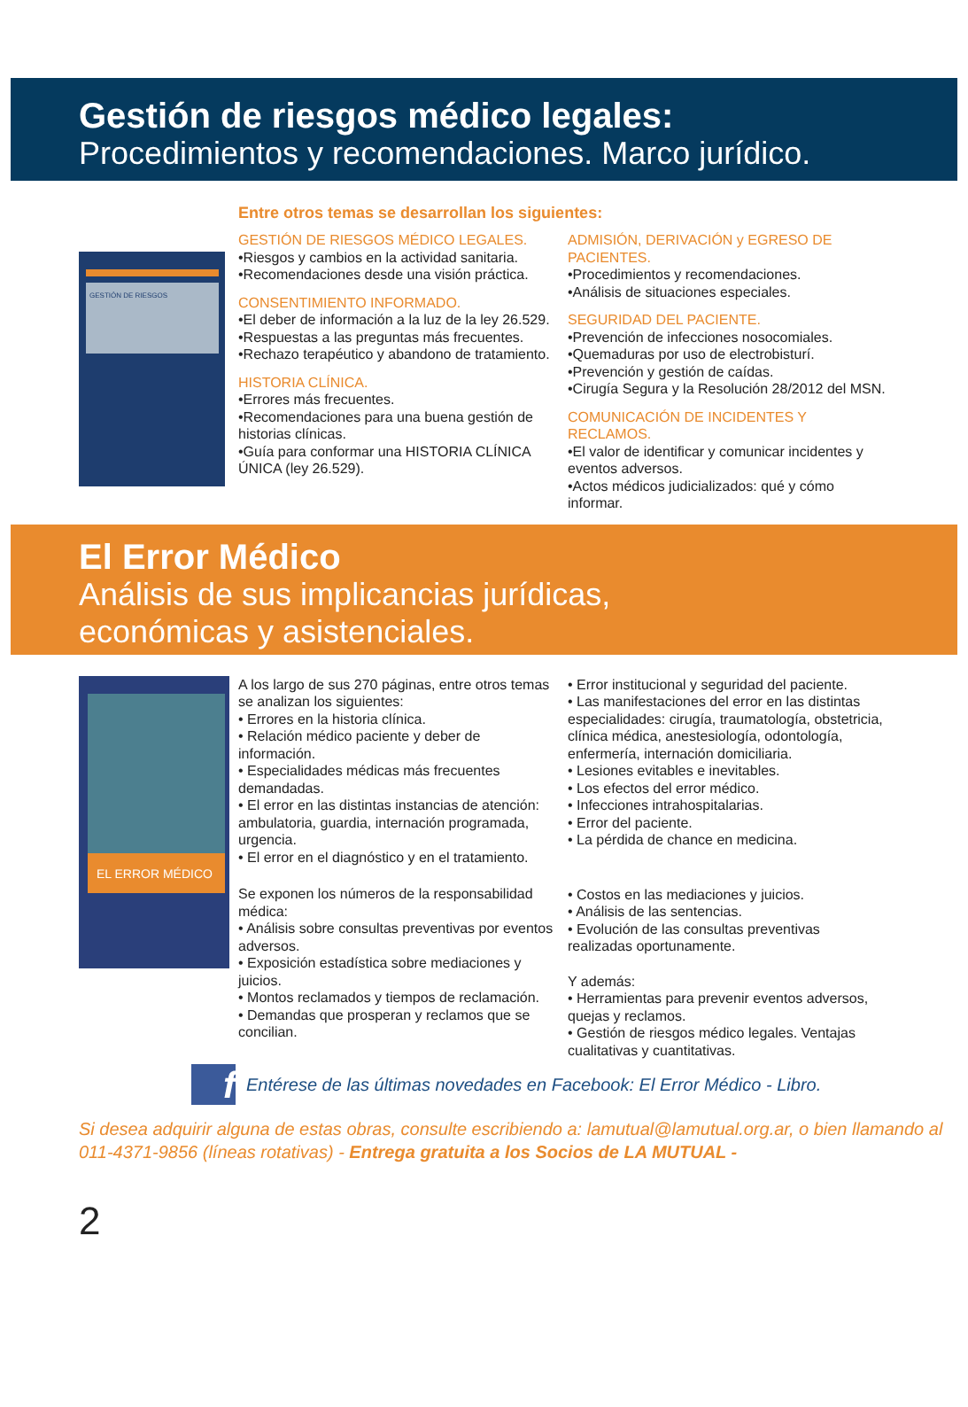Gestión de riesgos médico legales:
Procedimientos y recomendaciones. Marco jurídico.
GESTIÓN DE RIESGOS
Entre otros temas se desarrollan los siguientes:
GESTIÓN DE RIESGOS MÉDICO LEGALES.
•Riesgos y cambios en la actividad sanitaria.
•Recomendaciones desde una visión práctica.
CONSENTIMIENTO INFORMADO.
•El deber de información a la luz de la ley 26.529.
•Respuestas a las preguntas más frecuentes.
•Rechazo terapéutico y abandono de tratamiento.
HISTORIA CLÍNICA.
•Errores más frecuentes.
•Recomendaciones para una buena gestión de historias clínicas.
•Guía para conformar una HISTORIA CLÍNICA ÚNICA (ley 26.529).
ADMISIÓN, DERIVACIÓN y EGRESO DE PACIENTES.
•Procedimientos y recomendaciones.
•Análisis de situaciones especiales.
SEGURIDAD DEL PACIENTE.
•Prevención de infecciones nosocomiales.
•Quemaduras por uso de electrobisturí.
•Prevención y gestión de caídas.
•Cirugía Segura y la Resolución 28/2012 del MSN.
COMUNICACIÓN DE INCIDENTES Y RECLAMOS.
•El valor de identificar y comunicar incidentes y eventos adversos.
•Actos médicos judicializados: qué y cómo informar.
El Error Médico
Análisis de sus implicancias jurídicas,
económicas y asistenciales.
EL ERROR MÉDICO
A los largo de sus 270 páginas, entre otros temas se analizan los siguientes:
• Errores en la historia clínica.
• Relación médico paciente y deber de información.
• Especialidades médicas más frecuentes demandadas.
• El error en las distintas instancias de atención: ambulatoria, guardia, internación programada, urgencia.
• El error en el diagnóstico y en el tratamiento.
Se exponen los números de la responsabilidad médica:
• Análisis sobre consultas preventivas por eventos adversos.
• Exposición estadística sobre mediaciones y juicios.
• Montos reclamados y tiempos de reclamación.
• Demandas que prosperan y reclamos que se concilian.
• Error institucional y seguridad del paciente.
• Las manifestaciones del error en las distintas especialidades: cirugía, traumatología, obstetricia, clínica médica, anestesiología, odontología, enfermería, internación domiciliaria.
• Lesiones evitables e inevitables.
• Los efectos del error médico.
• Infecciones intrahospitalarias.
• Error del paciente.
• La pérdida de chance en medicina.
• Costos en las mediaciones y juicios.
• Análisis de las sentencias.
• Evolución de las consultas preventivas realizadas oportunamente.
Y además:
• Herramientas para prevenir eventos adversos, quejas y reclamos.
• Gestión de riesgos médico legales. Ventajas cualitativas y cuantitativas.
f
Entérese de las últimas novedades en Facebook: El Error Médico - Libro.
Si desea adquirir alguna de estas obras, consulte escribiendo a: lamutual@lamutual.org.ar, o bien llamando al 011-4371-9856 (líneas rotativas) - Entrega gratuita a los Socios de LA MUTUAL -
2